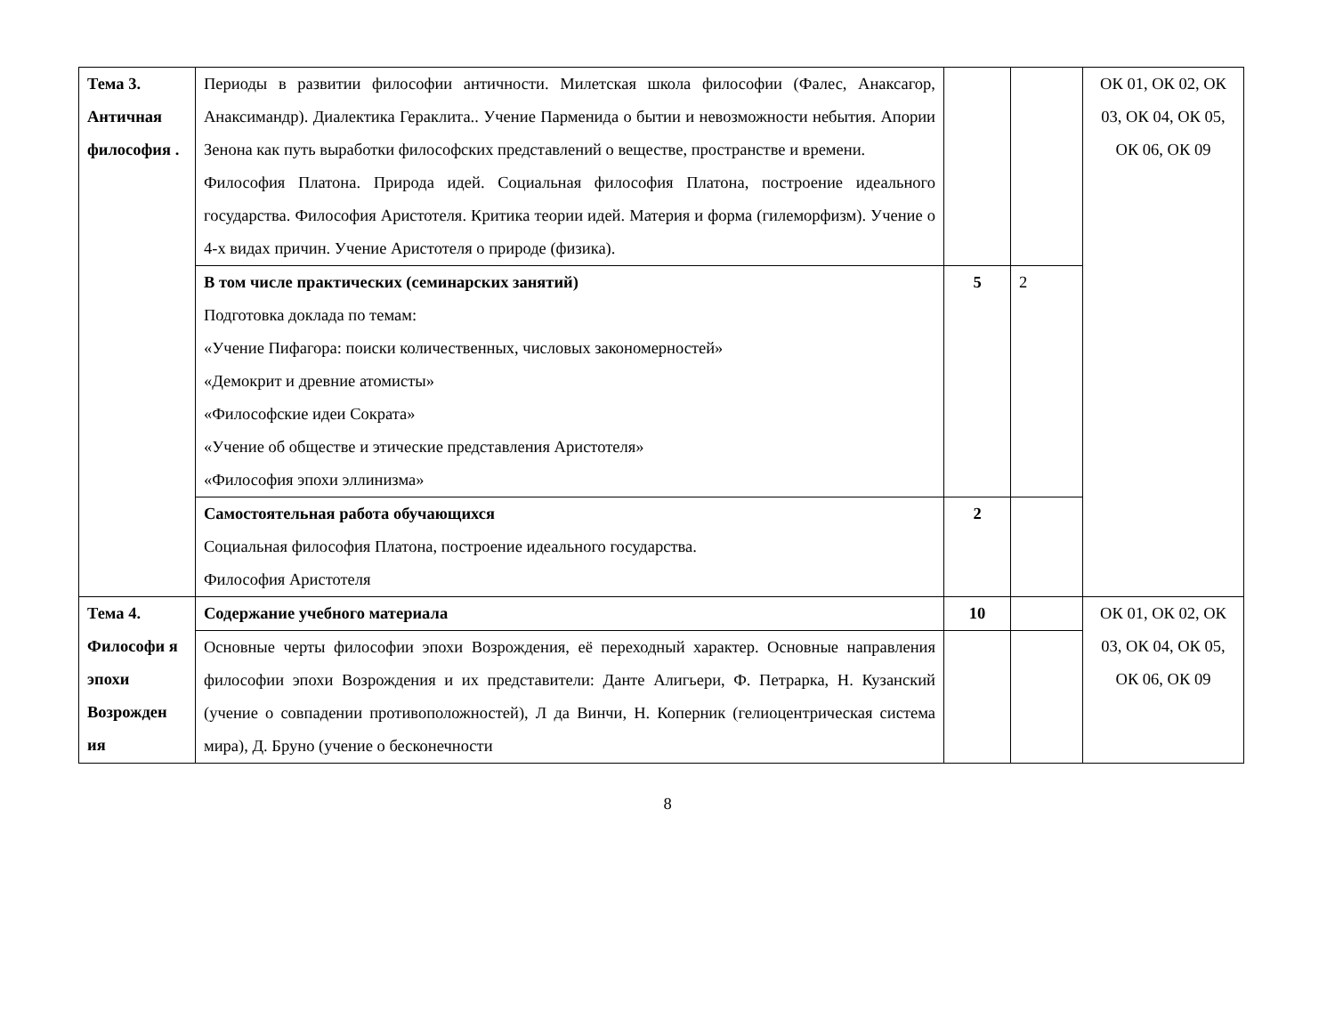| Тема 3. Античная философия . | Периоды в развитии философии античности. Милетская школа философии (Фалес, Анаксагор, Анаксимандр). Диалектика Гераклита.. Учение Парменида о бытии и невозможности небытия. Апории Зенона как путь выработки философских представлений о веществе, пространстве и времени. Философия Платона. Природа идей. Социальная философия Платона, построение идеального государства. Философия Аристотеля. Критика теории идей. Материя и форма (гилеморфизм). Учение о 4-х видах причин. Учение Аристотеля о природе (физика). | | | ОК 01, ОК 02, ОК 03, ОК 04, ОК 05, ОК 06, ОК 09 |
| | В том числе практических (семинарских занятий) Подготовка доклада по темам: «Учение Пифагора: поиски количественных, числовых закономерностей» «Демокрит и древние атомисты» «Философские идеи Сократа» «Учение об обществе и этические представления Аристотеля» «Философия эпохи эллинизма» | 5 | 2 | |
| | Самостоятельная работа обучающихся Социальная философия Платона, построение идеального государства. Философия Аристотеля | 2 | | |
| Тема 4. Философи я эпохи Возрожден ия | Содержание учебного материала | 10 | | ОК 01, ОК 02, ОК 03, ОК 04, ОК 05, ОК 06, ОК 09 |
| | Основные черты философии эпохи Возрождения, её переходный характер. Основные направления философии эпохи Возрождения и их представители: Данте Алигьери, Ф. Петрарка, Н. Кузанский (учение о совпадении противоположностей), Л да Винчи, Н. Коперник (гелиоцентрическая система мира), Д. Бруно (учение о бесконечности | | | |
8